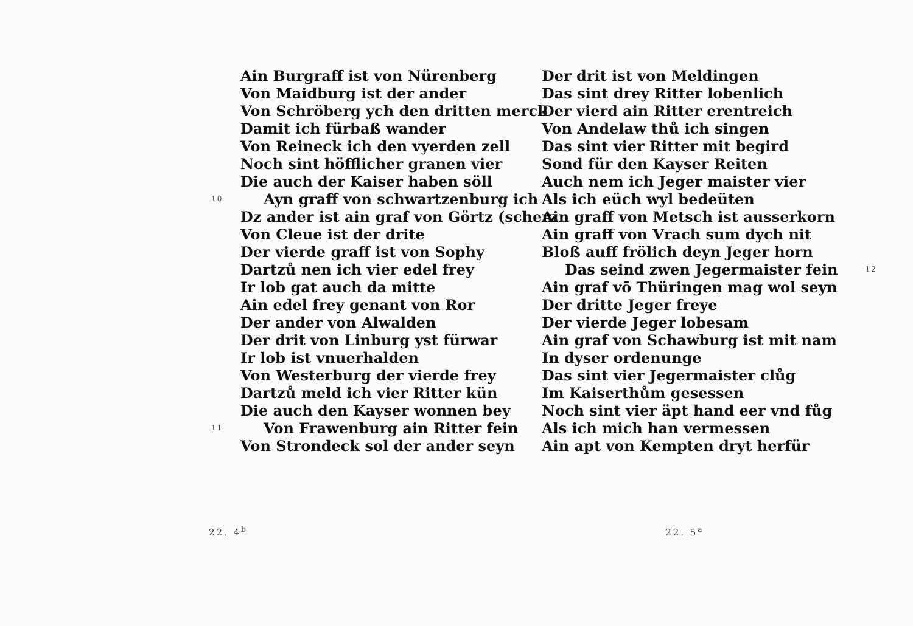Ain Burgraff ist von Nürenberg
Von Maidburg ist der ander
Von Schröberg ych den dritten merck
Damit ich fürbaß wander
Von Reineck ich den vyerden zell
Noch sint höfflicher granen vier
Die auch der Kaiser haben söll
10 Ayn graff von schwartzenburg ich
Dz ander ist ain graf von Görtz (scherz
Von Cleue ist der drite
Der vierde graff ist von Sophy
Dartzů nen ich vier edel frey
Ir lob gat auch da mitte
Ain edel frey genant von Ror
Der ander von Alwalden
Der drit von Linburg yst fürwar
Ir lob ist vnuerhalden
Von Westerburg der vierde frey
Dartzů meld ich vier Ritter kün
Die auch den Kayser wonnen bey
11 Von Frawenburg ain Ritter fein
Von Strondeck sol der ander seyn
22. 4<sup>b</sup>
Der drit ist von Meldingen
Das sint drey Ritter lobenlich
Der vierd ain Ritter erentreich
Von Andelaw thů ich singen
Das sint vier Ritter mit begird
Sond für den Kayser Reiten
Auch nem ich Jeger maister vier
Als ich eüch wyl bedeüten
Ain graff von Metsch ist ausserkorn
Ain graff von Vrach sum dych nit
Bloß auff frölich deyn Jeger horn
Das seind zwen Jegermaister fein 12
Ain graf vō Thüringen mag wol seyn
Der dritte Jeger freye
Der vierde Jeger lobesam
Ain graf von Schawburg ist mit nam
In dyser ordenunge
Das sint vier Jegermaister clůg
Im Kaiserthům gesessen
Noch sint vier äpt hand eer vnd fůg
Als ich mich han vermessen
Ain apt von Kempten dryt herfür
22. 5<sup>a</sup>